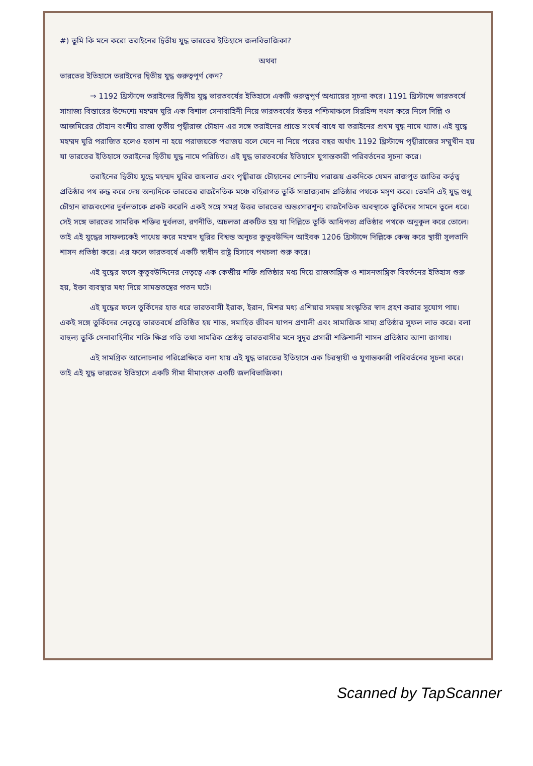#) তুমি কি মনে করো তরাইনের দ্বিতীয় যুদ্ধ ভারতের ইতিহাসে জলবিভাজিকা?
অথবা
ভারতের ইতিহাসে তরাইনের দ্বিতীয় যুদ্ধ গুরুত্বপূর্ণ কেন?
⇒ 1192 খ্রিস্টাব্দে তরাইনের দ্বিতীয় যুদ্ধ ভারতবর্ষের ইতিহাসে একটি গুরুত্বপূর্ণ অধ্যায়ের সূচনা করে। 1191 খ্রিস্টাব্দে ভারতবর্ষে সাম্রাজ্য বিস্তারের উদ্দেশ্যে মহম্মদ ঘুরি এক বিশাল সেনাবাহিনী নিয়ে ভারতবর্ষের উত্তর পশ্চিমাঞ্চলে সিরহিন্দ দখল করে নিলে দিল্লি ও আজমিরের চৌহান বংশীয় রাজা তৃতীয় পৃথ্বীরাজ চৌহান এর সঙ্গে তরাইনের প্রান্তে সংঘর্ষ বাধে যা তরাইনের প্রথম যুদ্ধ নামে খ্যাত। এই যুদ্ধে মহম্মদ ঘুরি পরাজিত হলেও হতাশ না হয়ে পরাজয়কে পরাজয় বলে মেনে না নিয়ে পরের বছর অর্থাৎ 1192 খ্রিস্টাব্দে পৃথ্বীরাজের সম্মুখীন হয় যা ভারতের ইতিহাসে তরাইনের দ্বিতীয় যুদ্ধ নামে পরিচিত। এই যুদ্ধ ভারতবর্ষের ইতিহাসে যুগান্তকারী পরিবর্তনের সূচনা করে।
তরাইনের দ্বিতীয় যুদ্ধে মহম্মদ ঘুরির জয়লাভ এবং পৃথ্বীরাজ চৌহানের শোচনীয় পরাজয় একদিকে যেমন রাজপুত জাতির কর্তৃত্ব প্রতিষ্ঠার পথ রুদ্ধ করে দেয় অন্যদিকে ভারতের রাজনৈতিক মঞ্চে বহিরাগত তুর্কি সাম্রাজ্যবাদ প্রতিষ্ঠার পথকে মসৃণ করে। তেমনি এই যুদ্ধ শুধু চৌহান রাজবংশের দুর্বলতাকে প্রকট করেনি একই সঙ্গে সমগ্র উত্তর ভারতের অন্তঃসারশূন্য রাজনৈতিক অবস্থাকে তুর্কিদের সামনে তুলে ধরে। সেই সঙ্গে ভারতের সামরিক শক্তির দুর্বলতা, রণনীতি, অচলতা প্রকটিত হয় যা দিল্লিতে তুর্কি আধিপত্য প্রতিষ্ঠার পথকে অনুকূল করে তোলে। তাই এই যুদ্ধের সাফল্যকেই পাথেয় করে মহম্মদ ঘুরির বিশ্বস্ত অনুচর কুতুবউদ্দিন আইবক 1206 খ্রিস্টাব্দে দিল্লিকে কেন্দ্র করে স্থায়ী সুলতানি শাসন প্রতিষ্ঠা করে। এর ফলে ভারতবর্ষে একটি স্বাধীন রাষ্ট্র হিসাবে পথচলা শুরু করে।
এই যুদ্ধের ফলে কুতুবউদ্দিনের নেতৃত্বে এক কেন্দ্রীয় শক্তি প্রতিষ্ঠার মধ্য দিয়ে রাজতান্ত্রিক ও শাসনতান্ত্রিক বিবর্তনের ইতিহাস শুরু হয়, ইক্তা ব্যবস্থার মধ্য দিয়ে সামন্ততন্ত্রের পতন ঘটে।
এই যুদ্ধের ফলে তুর্কিদের হাত ধরে ভারতবাসী ইরাক, ইরান, মিশর মধ্য এশিয়ার সমন্বয় সংস্কৃতির স্বাদ গ্রহণ করার সুযোগ পায়। একই সঙ্গে তুর্কিদের নেতৃত্বে ভারতবর্ষে প্রতিষ্ঠিত হয় শান্ত, সমাহিত জীবন যাপন প্রণালী এবং সামাজিক সাম্য প্রতিষ্ঠার সুফল লাভ করে। বলা বাহুল্য তুর্কি সেনাবাহিনীর শক্তি ক্ষিপ্র গতি তথা সামরিক শ্রেষ্ঠত্ব ভারতবাসীর মনে সুদূর প্রসারী শক্তিশালী শাসন প্রতিষ্ঠার আশা জাগায়।
এই সামগ্রিক আলোচনার পরিপ্রেক্ষিতে বলা যায় এই যুদ্ধ ভারতের ইতিহাসে এক চিরস্থায়ী ও যুগান্তকারী পরিবর্তনের সূচনা করে। তাই এই যুদ্ধ ভারতের ইতিহাসে একটি সীমা মীমাংসক একটি জলবিভাজিকা।
Scanned by TapScanner